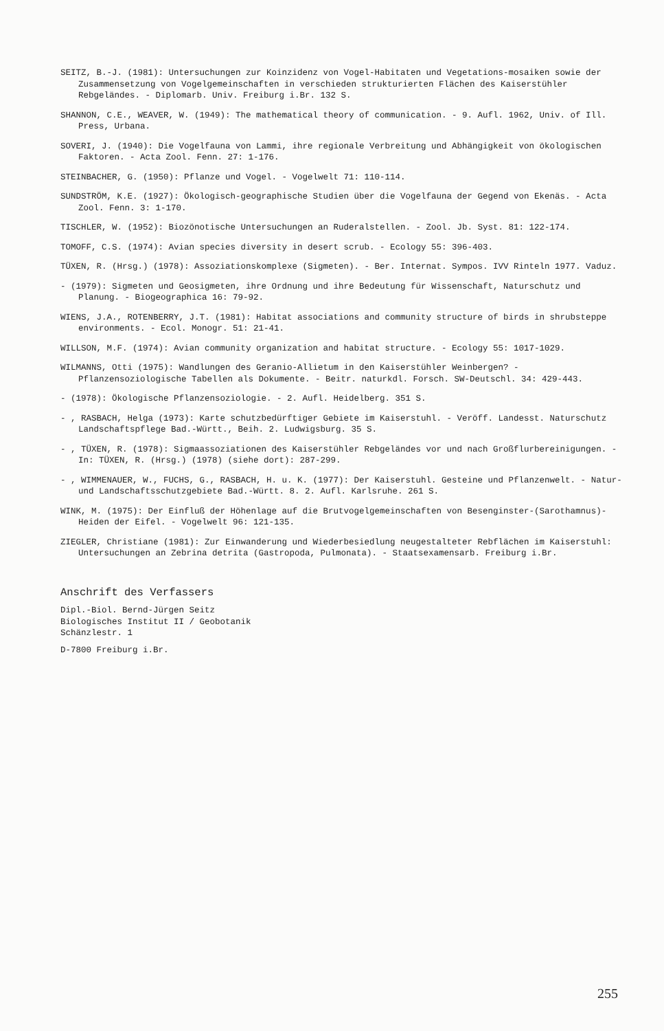SEITZ, B.-J. (1981): Untersuchungen zur Koinzidenz von Vogel-Habitaten und Vegetations-mosaiken sowie der Zusammensetzung von Vogelgemeinschaften in verschieden strukturierten Flächen des Kaiserstühler Rebgeländes. - Diplomarb. Univ. Freiburg i.Br. 132 S.
SHANNON, C.E., WEAVER, W. (1949): The mathematical theory of communication. - 9. Aufl. 1962, Univ. of Ill. Press, Urbana.
SOVERI, J. (1940): Die Vogelfauna von Lammi, ihre regionale Verbreitung und Abhängigkeit von ökologischen Faktoren. - Acta Zool. Fenn. 27: 1-176.
STEINBACHER, G. (1950): Pflanze und Vogel. - Vogelwelt 71: 110-114.
SUNDSTRÖM, K.E. (1927): Ökologisch-geographische Studien über die Vogelfauna der Gegend von Ekenäs. - Acta Zool. Fenn. 3: 1-170.
TISCHLER, W. (1952): Biozönotische Untersuchungen an Ruderalstellen. - Zool. Jb. Syst. 81: 122-174.
TOMOFF, C.S. (1974): Avian species diversity in desert scrub. - Ecology 55: 396-403.
TÜXEN, R. (Hrsg.) (1978): Assoziationskomplexe (Sigmeten). - Ber. Internat. Sympos. IVV Rinteln 1977. Vaduz.
- (1979): Sigmeten und Geosigmeten, ihre Ordnung und ihre Bedeutung für Wissenschaft, Naturschutz und Planung. - Biogeographica 16: 79-92.
WIENS, J.A., ROTENBERRY, J.T. (1981): Habitat associations and community structure of birds in shrubsteppe environments. - Ecol. Monogr. 51: 21-41.
WILLSON, M.F. (1974): Avian community organization and habitat structure. - Ecology 55: 1017-1029.
WILMANNS, Otti (1975): Wandlungen des Geranio-Allietum in den Kaiserstühler Weinbergen? - Pflanzensoziologische Tabellen als Dokumente. - Beitr. naturkdl. Forsch. SW-Deutschl. 34: 429-443.
- (1978): Ökologische Pflanzensoziologie. - 2. Aufl. Heidelberg. 351 S.
- , RASBACH, Helga (1973): Karte schutzbedürftiger Gebiete im Kaiserstuhl. - Veröff. Landesst. Naturschutz Landschaftspflege Bad.-Württ., Beih. 2. Ludwigsburg. 35 S.
- , TÜXEN, R. (1978): Sigmaassoziationen des Kaiserstühler Rebgeländes vor und nach Großflurbereinigungen. - In: TÜXEN, R. (Hrsg.) (1978) (siehe dort): 287-299.
- , WIMMENAUER, W., FUCHS, G., RASBACH, H. u. K. (1977): Der Kaiserstuhl. Gesteine und Pflanzenwelt. - Natur- und Landschaftsschutzgebiete Bad.-Württ. 8. 2. Aufl. Karlsruhe. 261 S.
WINK, M. (1975): Der Einfluß der Höhenlage auf die Brutvogelgemeinschaften von Besenginster-(Sarothamnus)-Heiden der Eifel. - Vogelwelt 96: 121-135.
ZIEGLER, Christiane (1981): Zur Einwanderung und Wiederbesiedlung neugestalteter Rebflächen im Kaiserstuhl: Untersuchungen an Zebrina detrita (Gastropoda, Pulmonata). - Staatsexamensarb. Freiburg i.Br.
Anschrift des Verfassers
Dipl.-Biol. Bernd-Jürgen Seitz
Biologisches Institut II / Geobotanik
Schänzlestr. 1
D-7800 Freiburg i.Br.
255